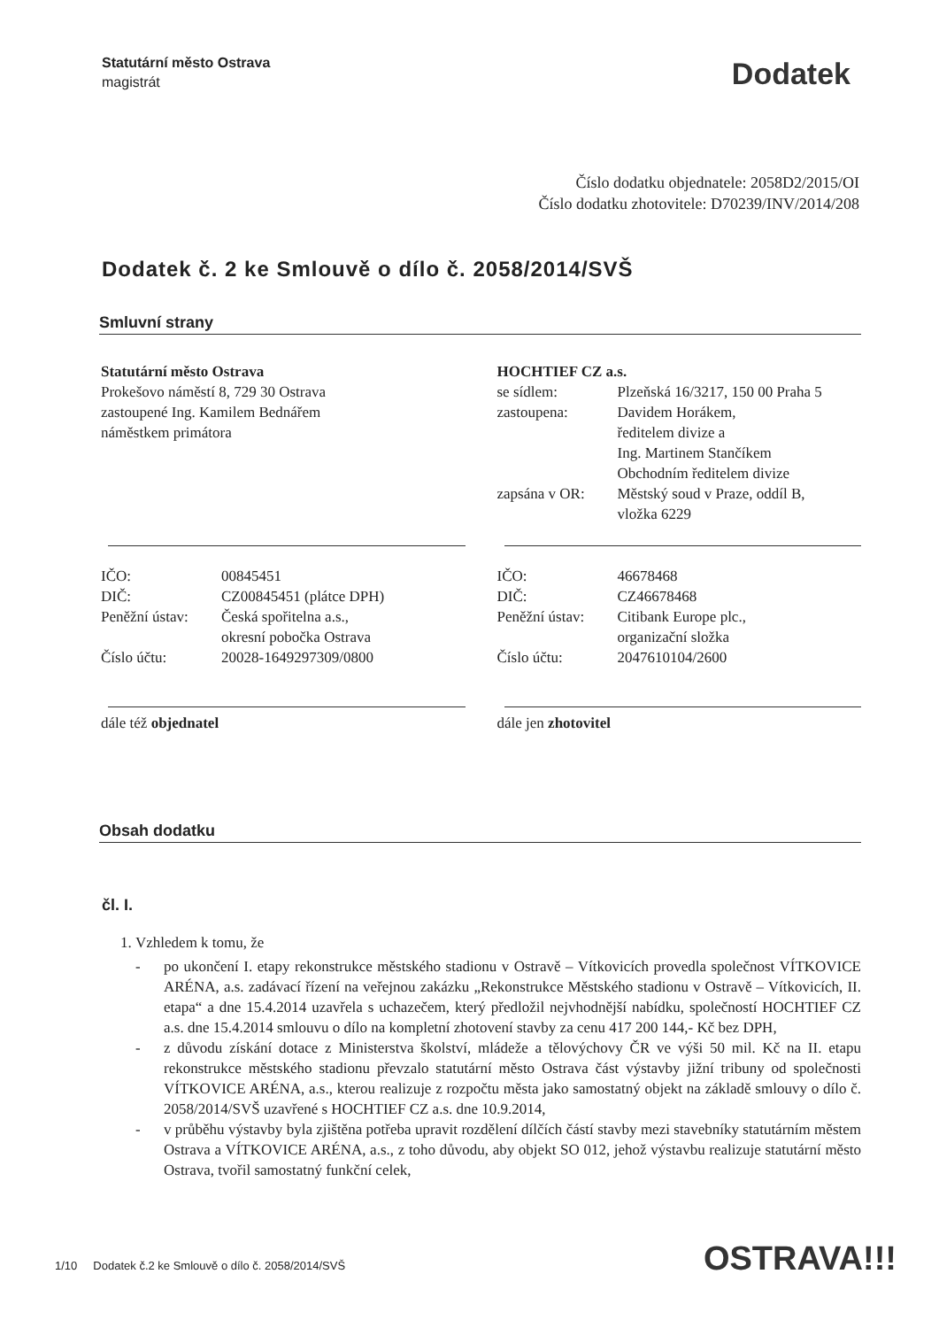Statutární město Ostrava
magistrát
Dodatek
Číslo dodatku objednatele: 2058D2/2015/OI
Číslo dodatku zhotovitele: D70239/INV/2014/208
Dodatek č. 2 ke Smlouvě o dílo č. 2058/2014/SVŠ
Smluvní strany
Statutární město Ostrava
Prokešovo náměstí 8, 729 30 Ostrava
zastoupené Ing. Kamilem Bednářem
náměstkem primátora
IČO: 00845451
DIČ: CZ00845451 (plátce DPH)
Peněžní ústav:
Česká spořitelna a.s.,
okresní pobočka Ostrava
Číslo účtu: 20028-1649297309/0800
dále též objednatel
HOCHTIEF CZ a.s.
se sídlem: Plzeňská 16/3217, 150 00 Praha 5
zastoupena: Davidem Horákem,
ředitelem divize a
Ing. Martinem Stančíkem
Obchodním ředitelem divize
zapsána v OR: Městský soud v Praze, oddíl B,
vložka 6229
IČO: 46678468
DIČ: CZ46678468
Peněžní ústav:
Citibank Europe plc.,
organizační složka
Číslo účtu: 2047610104/2600
dále jen zhotovitel
Obsah dodatku
čl. I.
1. Vzhledem k tomu, že
- po ukončení I. etapy rekonstrukce městského stadionu v Ostravě – Vítkovicích provedla společnost VÍTKOVICE ARÉNA, a.s. zadávací řízení na veřejnou zakázku „Rekonstrukce Městského stadionu v Ostravě – Vítkovicích, II. etapa“ a dne 15.4.2014 uzavřela s uchazečem, který předložil nejvhodnější nabídku, společností HOCHTIEF CZ a.s. dne 15.4.2014 smlouvu o dílo na kompletní zhotovení stavby za cenu 417 200 144,- Kč bez DPH,
- z důvodu získání dotace z Ministerstva školství, mládeže a tělovýchovy ČR ve výši 50 mil. Kč na II. etapu rekonstrukce městského stadionu převzalo statutární město Ostrava část výstavby jižní tribuny od společnosti VÍTKOVICE ARÉNA, a.s., kterou realizuje z rozpočtu města jako samostatný objekt na základě smlouvy o dílo č. 2058/2014/SVŠ uzavřené s HOCHTIEF CZ a.s. dne 10.9.2014,
- v průběhu výstavby byla zjištěna potřeba upravit rozdělení dílčích částí stavby mezi stavebníky statutárním městem Ostrava a VÍTKOVICE ARÉNA, a.s., z toho důvodu, aby objekt SO 012, jehož výstavbu realizuje statutární město Ostrava, tvořil samostatný funkční celek,
1/10 Dodatek č.2 ke Smlouvě o dílo č. 2058/2014/SVŠ
OSTRAVA!!!